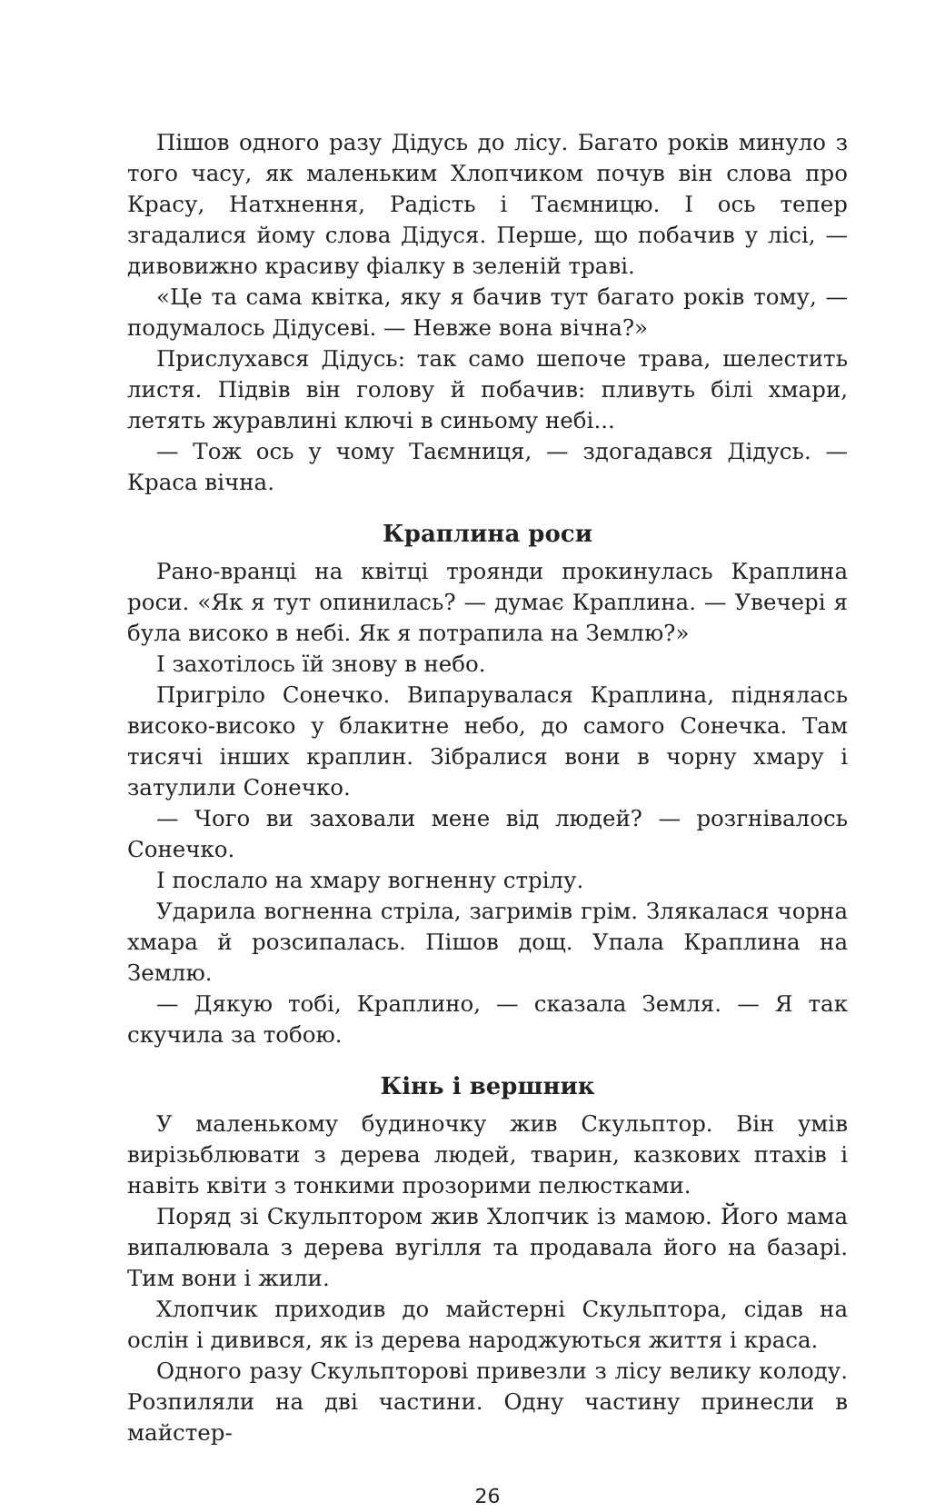Пішов одного разу Дідусь до лісу. Багато років минуло з того часу, як маленьким Хлопчиком почув він слова про Красу, Натхнення, Радість і Таємницю. І ось тепер згадалися йому слова Дідуся. Перше, що побачив у лісі, — дивовижно красиву фіалку в зеленій траві.
«Це та сама квітка, яку я бачив тут багато років тому, — подумалось Дідусеві. — Невже вона вічна?»
Прислухався Дідусь: так само шепоче трава, шелестить листя. Підвів він голову й побачив: пливуть білі хмари, летять журавлині ключі в синьому небі...
— Тож ось у чому Таємниця, — здогадався Дідусь. — Краса вічна.
Краплина роси
Рано-вранці на квітці троянди прокинулась Краплина роси. «Як я тут опинилась? — думає Краплина. — Увечері я була високо в небі. Як я потрапила на Землю?»
І захотілось їй знову в небо.
Пригріло Сонечко. Випарувалася Краплина, піднялась високо-високо у блакитне небо, до самого Сонечка. Там тисячі інших краплин. Зібралися вони в чорну хмару і затулили Сонечко.
— Чого ви заховали мене від людей? — розгнівалось Сонечко.
І послало на хмару вогненну стрілу.
Ударила вогненна стріла, загримів грім. Злякалася чорна хмара й розсипалась. Пішов дощ. Упала Краплина на Землю.
— Дякую тобі, Краплино, — сказала Земля. — Я так скучила за тобою.
Кінь і вершник
У маленькому будиночку жив Скульптор. Він умів вирізьблювати з дерева людей, тварин, казкових птахів і навіть квіти з тонкими прозорими пелюстками.
Поряд зі Скульптором жив Хлопчик із мамою. Його мама випалювала з дерева вугілля та продавала його на базарі. Тим вони і жили.
Хлопчик приходив до майстерні Скульптора, сідав на ослін і дивився, як із дерева народжуються життя і краса.
Одного разу Скульпторові привезли з лісу велику колоду. Розпиляли на дві частини. Одну частину принесли в майстер-
26